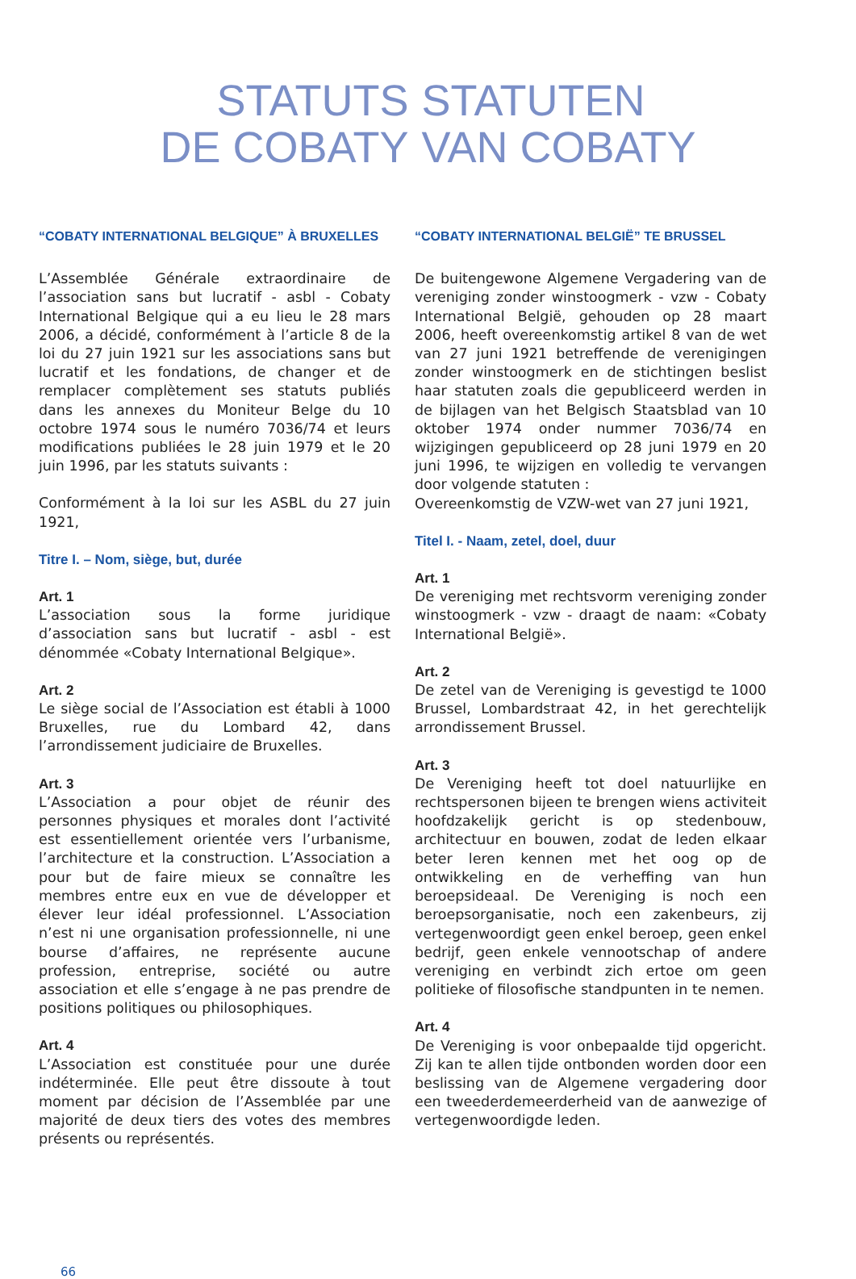STATUTS
DE COBATY
STATUTEN
VAN COBATY
“COBATY INTERNATIONAL BELGIQUE” À BRUXELLES
L’Assemblée Générale extraordinaire de l’association sans but lucratif - asbl - Cobaty International Belgique qui a eu lieu le 28 mars 2006, a décidé, conformément à l’article 8 de la loi du 27 juin 1921 sur les associations sans but lucratif et les fondations, de changer et de remplacer complètement ses statuts publiés dans les annexes du Moniteur Belge du 10 octobre 1974 sous le numéro 7036/74 et leurs modifications publiées le 28 juin 1979 et le 20 juin 1996, par les statuts suivants :
Conformément à la loi sur les ASBL du 27 juin 1921,
Titre I. – Nom, siège, but, durée
Art. 1
L’association sous la forme juridique d’association sans but lucratif - asbl - est dénommée «Cobaty International Belgique».
Art. 2
Le siège social de l’Association est établi à 1000 Bruxelles, rue du Lombard 42, dans l’arrondissement judiciaire de Bruxelles.
Art. 3
L’Association a pour objet de réunir des personnes physiques et morales dont l’activité est essentiellement orientée vers l’urbanisme, l’architecture et la construction. L’Association a pour but de faire mieux se connaître les membres entre eux en vue de développer et élever leur idéal professionnel. L’Association n’est ni une organisation professionnelle, ni une bourse d’affaires, ne représente aucune profession, entreprise, société ou autre association et elle s’engage à ne pas prendre de positions politiques ou philosophiques.
Art. 4
L’Association est constituée pour une durée indéterminée. Elle peut être dissoute à tout moment par décision de l’Assemblée par une majorité de deux tiers des votes des membres présents ou représentés.
“COBATY INTERNATIONAL BELGIË” TE BRUSSEL
De buitengewone Algemene Vergadering van de vereniging zonder winstoogmerk - vzw - Cobaty International België, gehouden op 28 maart 2006, heeft overeenkomstig artikel 8 van de wet van 27 juni 1921 betreffende de verenigingen zonder winstoogmerk en de stichtingen beslist haar statuten zoals die gepubliceerd werden in de bijlagen van het Belgisch Staatsblad van 10 oktober 1974 onder nummer 7036/74 en wijzigingen gepubliceerd op 28 juni 1979 en 20 juni 1996, te wijzigen en volledig te vervangen door volgende statuten :
Overeenkomstig de VZW-wet van 27 juni 1921,
Titel I. - Naam, zetel, doel, duur
Art. 1
De vereniging met rechtsvorm vereniging zonder winstoogmerk - vzw - draagt de naam: «Cobaty International België».
Art. 2
De zetel van de Vereniging is gevestigd te 1000 Brussel, Lombardstraat 42, in het gerechtelijk arrondissement Brussel.
Art. 3
De Vereniging heeft tot doel natuurlijke en rechtspersonen bijeen te brengen wiens activiteit hoofdzakelijk gericht is op stedenbouw, architectuur en bouwen, zodat de leden elkaar beter leren kennen met het oog op de ontwikkeling en de verheffing van hun beroepsideaal. De Vereniging is noch een beroepsorganisatie, noch een zakenbeurs, zij vertegenwoordigt geen enkel beroep, geen enkel bedrijf, geen enkele vennootschap of andere vereniging en verbindt zich ertoe om geen politieke of filosofische standpunten in te nemen.
Art. 4
De Vereniging is voor onbepaalde tijd opgericht. Zij kan te allen tijde ontbonden worden door een beslissing van de Algemene vergadering door een tweederdemeerderheid van de aanwezige of vertegenwoordigde leden.
66